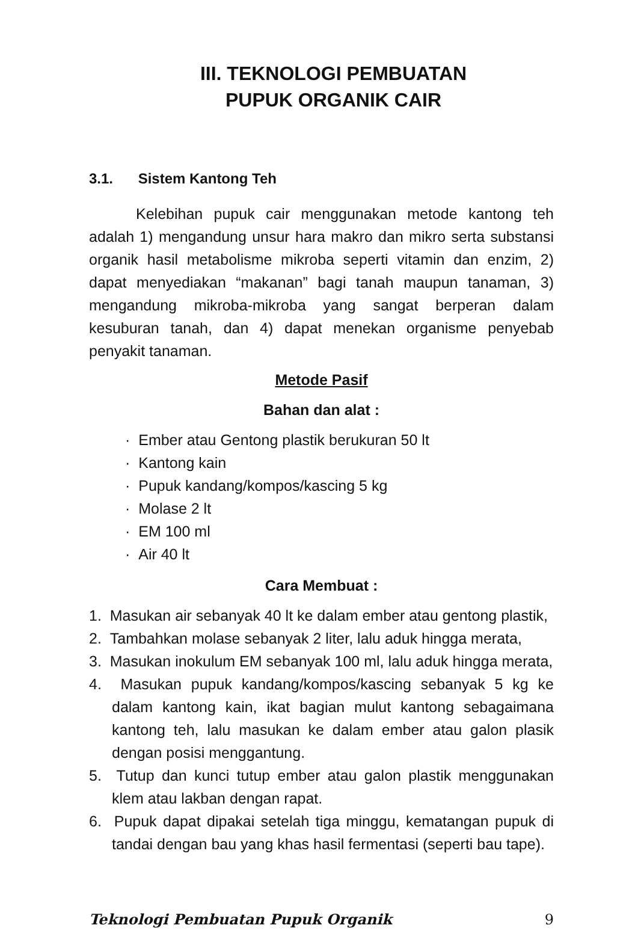III. TEKNOLOGI PEMBUATAN
PUPUK ORGANIK CAIR
3.1. Sistem Kantong Teh
Kelebihan pupuk cair menggunakan metode kantong teh adalah 1) mengandung unsur hara makro dan mikro serta substansi organik hasil metabolisme mikroba seperti vitamin dan enzim, 2) dapat menyediakan “makanan” bagi tanah maupun tanaman, 3) mengandung mikroba-mikroba yang sangat berperan dalam kesuburan tanah, dan 4) dapat menekan organisme penyebab penyakit tanaman.
Metode Pasif
Bahan dan alat :
· Ember atau Gentong plastik berukuran 50 lt
· Kantong kain
· Pupuk kandang/kompos/kascing 5 kg
· Molase 2 lt
· EM 100 ml
· Air 40 lt
Cara Membuat :
1. Masukan air sebanyak 40 lt ke dalam ember atau gentong plastik,
2. Tambahkan molase sebanyak 2 liter, lalu aduk hingga merata,
3. Masukan inokulum EM sebanyak 100 ml, lalu aduk hingga merata,
4. Masukan pupuk kandang/kompos/kascing sebanyak 5 kg ke dalam kantong kain, ikat bagian mulut kantong sebagaimana kantong teh, lalu masukan ke dalam ember atau galon plasik dengan posisi menggantung.
5. Tutup dan kunci tutup ember atau galon plastik menggunakan klem atau lakban dengan rapat.
6. Pupuk dapat dipakai setelah tiga minggu, kematangan pupuk di tandai dengan bau yang khas hasil fermentasi (seperti bau tape).
Teknologi Pembuatan Pupuk Organik 9